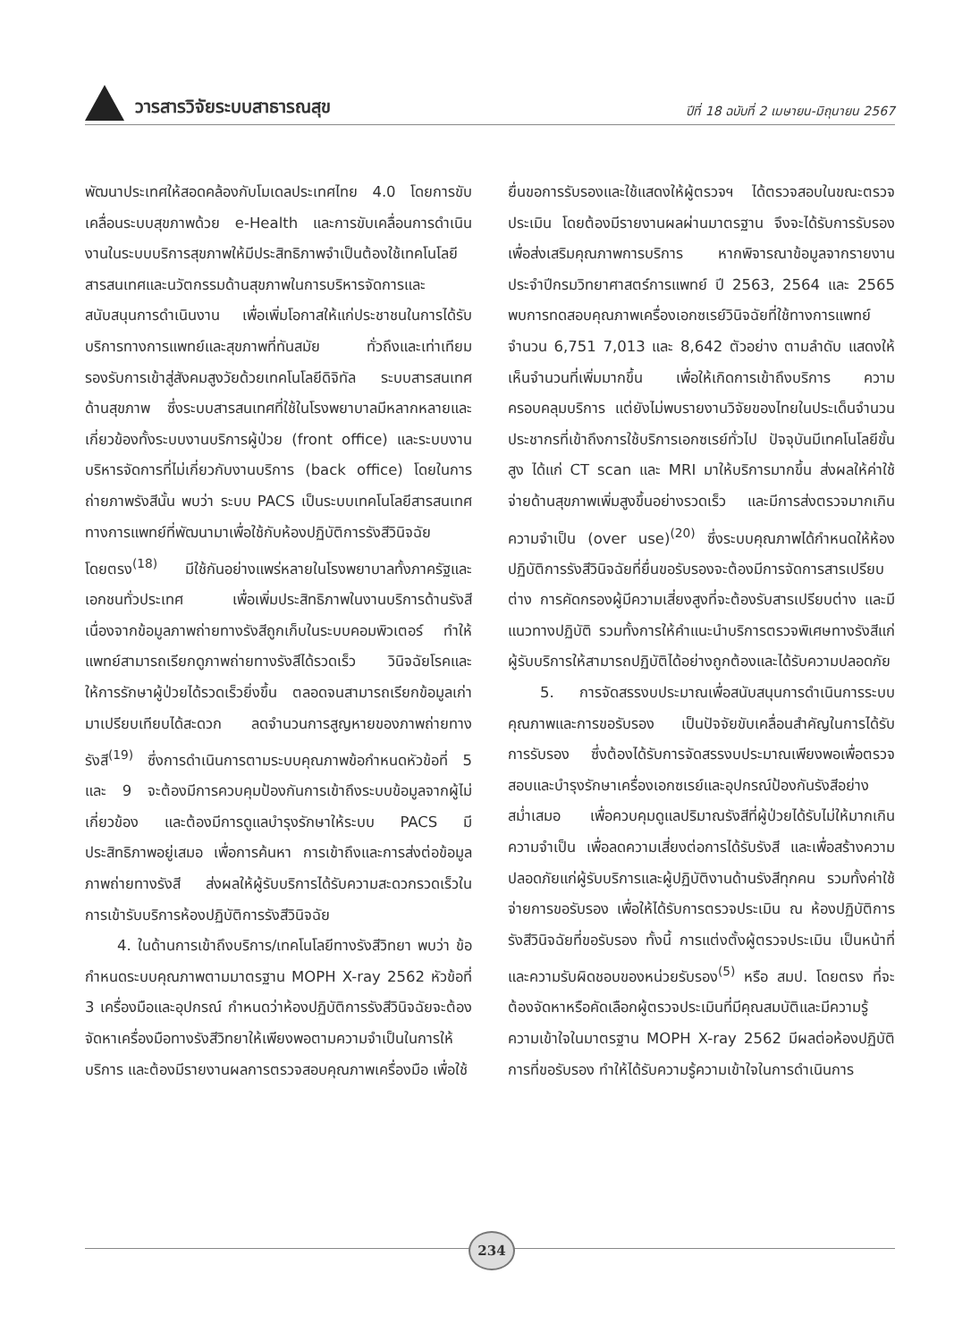วารสารวิจัยระบบสาธารณสุข
ปีที่ 18 ฉบับที่ 2 เมษายน-มิถุนายน 2567
พัฒนาประเทศให้สอดคล้องกับโมเดลประเทศไทย 4.0 โดยการขับเคลื่อนระบบสุขภาพด้วย e-Health และการขับเคลื่อนการดำเนินงานในระบบบริการสุขภาพให้มีประสิทธิภาพจำเป็นต้องใช้เทคโนโลยีสารสนเทศและนวัตกรรมด้านสุขภาพในการบริหารจัดการและสนับสนุนการดำเนินงาน เพื่อเพิ่มโอกาสให้แก่ประชาชนในการได้รับบริการทางการแพทย์และสุขภาพที่ทันสมัย ทั่วถึงและเท่าเทียม รองรับการเข้าสู่สังคมสูงวัยด้วยเทคโนโลยีดิจิทัล ระบบสารสนเทศด้านสุขภาพ ซึ่งระบบสารสนเทศที่ใช้ในโรงพยาบาลมีหลากหลายและเกี่ยวข้องทั้งระบบงานบริการผู้ป่วย (front office) และระบบงานบริหารจัดการที่ไม่เกี่ยวกับงานบริการ (back office) โดยในการถ่ายภาพรังสีนั้น พบว่า ระบบ PACS เป็นระบบเทคโนโลยีสารสนเทศทางการแพทย์ที่พัฒนามาเพื่อใช้กับห้องปฏิบัติการรังสีวินิจฉัยโดยตรง<sup>(18)</sup> มีใช้กันอย่างแพร่หลายในโรงพยาบาลทั้งภาครัฐและเอกชนทั่วประเทศ เพื่อเพิ่มประสิทธิภาพในงานบริการด้านรังสี เนื่องจากข้อมูลภาพถ่ายทางรังสีถูกเก็บในระบบคอมพิวเตอร์ ทำให้แพทย์สามารถเรียกดูภาพถ่ายทางรังสีได้รวดเร็ว วินิจฉัยโรคและให้การรักษาผู้ป่วยได้รวดเร็วยิ่งขึ้น ตลอดจนสามารถเรียกข้อมูลเก่ามาเปรียบเทียบได้สะดวก ลดจำนวนการสูญหายของภาพถ่ายทางรังสี<sup>(19)</sup> ซึ่งการดำเนินการตามระบบคุณภาพข้อกำหนดหัวข้อที่ 5 และ 9 จะต้องมีการควบคุมป้องกันการเข้าถึงระบบข้อมูลจากผู้ไม่เกี่ยวข้อง และต้องมีการดูแลบำรุงรักษาให้ระบบ PACS มีประสิทธิภาพอยู่เสมอ เพื่อการค้นหา การเข้าถึงและการส่งต่อข้อมูลภาพถ่ายทางรังสี ส่งผลให้ผู้รับบริการได้รับความสะดวกรวดเร็วในการเข้ารับบริการห้องปฏิบัติการรังสีวินิจฉัย
4. ในด้านการเข้าถึงบริการ/เทคโนโลยีทางรังสีวิทยา พบว่า ข้อกำหนดระบบคุณภาพตามมาตรฐาน MOPH X-ray 2562 หัวข้อที่ 3 เครื่องมือและอุปกรณ์ กำหนดว่าห้องปฏิบัติการรังสีวินิจฉัยจะต้องจัดหาเครื่องมือทางรังสีวิทยาให้เพียงพอตามความจำเป็นในการให้บริการ และต้องมีรายงานผลการตรวจสอบคุณภาพเครื่องมือ เพื่อใช้
ยื่นขอการรับรองและใช้แสดงให้ผู้ตรวจฯ ได้ตรวจสอบในขณะตรวจประเมิน โดยต้องมีรายงานผลผ่านมาตรฐาน จึงจะได้รับการรับรอง เพื่อส่งเสริมคุณภาพการบริการ หากพิจารณาข้อมูลจากรายงานประจำปีกรมวิทยาศาสตร์การแพทย์ ปี 2563, 2564 และ 2565 พบการทดสอบคุณภาพเครื่องเอกซเรย์วินิจฉัยที่ใช้ทางการแพทย์ จำนวน 6,751 7,013 และ 8,642 ตัวอย่าง ตามลำดับ แสดงให้เห็นจำนวนที่เพิ่มมากขึ้น เพื่อให้เกิดการเข้าถึงบริการ ความครอบคลุมบริการ แต่ยังไม่พบรายงานวิจัยของไทยในประเด็นจำนวนประชากรที่เข้าถึงการใช้บริการเอกซเรย์ทั่วไป ปัจจุบันมีเทคโนโลยีขั้นสูง ได้แก่ CT scan และ MRI มาให้บริการมากขึ้น ส่งผลให้ค่าใช้จ่ายด้านสุขภาพเพิ่มสูงขึ้นอย่างรวดเร็ว และมีการส่งตรวจมากเกินความจำเป็น (over use)<sup>(20)</sup> ซึ่งระบบคุณภาพได้กำหนดให้ห้องปฏิบัติการรังสีวินิจฉัยที่ยื่นขอรับรองจะต้องมีการจัดการสารเปรียบต่าง การคัดกรองผู้มีความเสี่ยงสูงที่จะต้องรับสารเปรียบต่าง และมีแนวทางปฏิบัติ รวมทั้งการให้คำแนะนำบริการตรวจพิเศษทางรังสีแก่ผู้รับบริการให้สามารถปฏิบัติได้อย่างถูกต้องและได้รับความปลอดภัย
5. การจัดสรรงบประมาณเพื่อสนับสนุนการดำเนินการระบบคุณภาพและการขอรับรอง เป็นปัจจัยขับเคลื่อนสำคัญในการได้รับการรับรอง ซึ่งต้องได้รับการจัดสรรงบประมาณเพียงพอเพื่อตรวจสอบและบำรุงรักษาเครื่องเอกซเรย์และอุปกรณ์ป้องกันรังสีอย่างสม่ำเสมอ เพื่อควบคุมดูแลปริมาณรังสีที่ผู้ป่วยได้รับไม่ให้มากเกินความจำเป็น เพื่อลดความเสี่ยงต่อการได้รับรังสี และเพื่อสร้างความปลอดภัยแก่ผู้รับบริการและผู้ปฏิบัติงานด้านรังสีทุกคน รวมทั้งค่าใช้จ่ายการขอรับรอง เพื่อให้ได้รับการตรวจประเมิน ณ ห้องปฏิบัติการรังสีวินิจฉัยที่ขอรับรอง ทั้งนี้ การแต่งตั้งผู้ตรวจประเมิน เป็นหน้าที่และความรับผิดชอบของหน่วยรับรอง<sup>(5)</sup> หรือ สมป. โดยตรง ที่จะต้องจัดหาหรือคัดเลือกผู้ตรวจประเมินที่มีคุณสมบัติและมีความรู้ ความเข้าใจในมาตรฐาน MOPH X-ray 2562 มีผลต่อห้องปฏิบัติการที่ขอรับรอง ทำให้ได้รับความรู้ความเข้าใจในการดำเนินการ
234